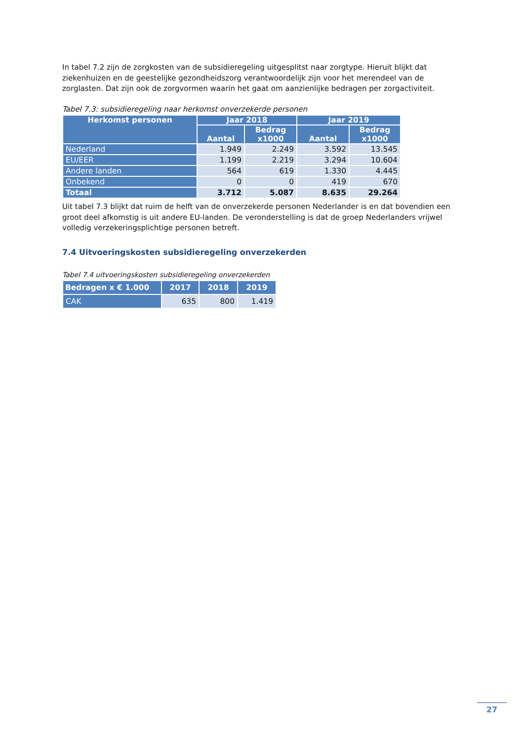In tabel 7.2 zijn de zorgkosten van de subsidieregeling uitgesplitst naar zorgtype. Hieruit blijkt dat ziekenhuizen en de geestelijke gezondheidszorg verantwoordelijk zijn voor het merendeel van de zorglasten. Dat zijn ook de zorgvormen waarin het gaat om aanzienlijke bedragen per zorgactiviteit.
Tabel 7.3: subsidieregeling naar herkomst onverzekerde personen
| Herkomst personen | Jaar 2018 | | Jaar 2019 | |
| --- | --- | --- | --- | --- |
| | Aantal | Bedrag x1000 | Aantal | Bedrag x1000 |
| Nederland | 1.949 | 2.249 | 3.592 | 13.545 |
| EU/EER | 1.199 | 2.219 | 3.294 | 10.604 |
| Andere landen | 564 | 619 | 1.330 | 4.445 |
| Onbekend | 0 | 0 | 419 | 670 |
| Totaal | 3.712 | 5.087 | 8.635 | 29.264 |
Uit tabel 7.3 blijkt dat ruim de helft van de onverzekerde personen Nederlander is en dat bovendien een groot deel afkomstig is uit andere EU-landen. De veronderstelling is dat de groep Nederlanders vrijwel volledig verzekeringsplichtige personen betreft.
7.4 Uitvoeringskosten subsidieregeling onverzekerden
Tabel 7.4 uitvoeringskosten subsidieregeling onverzekerden
| Bedragen x € 1.000 | 2017 | 2018 | 2019 |
| --- | --- | --- | --- |
| CAK | 635 | 800 | 1.419 |
27